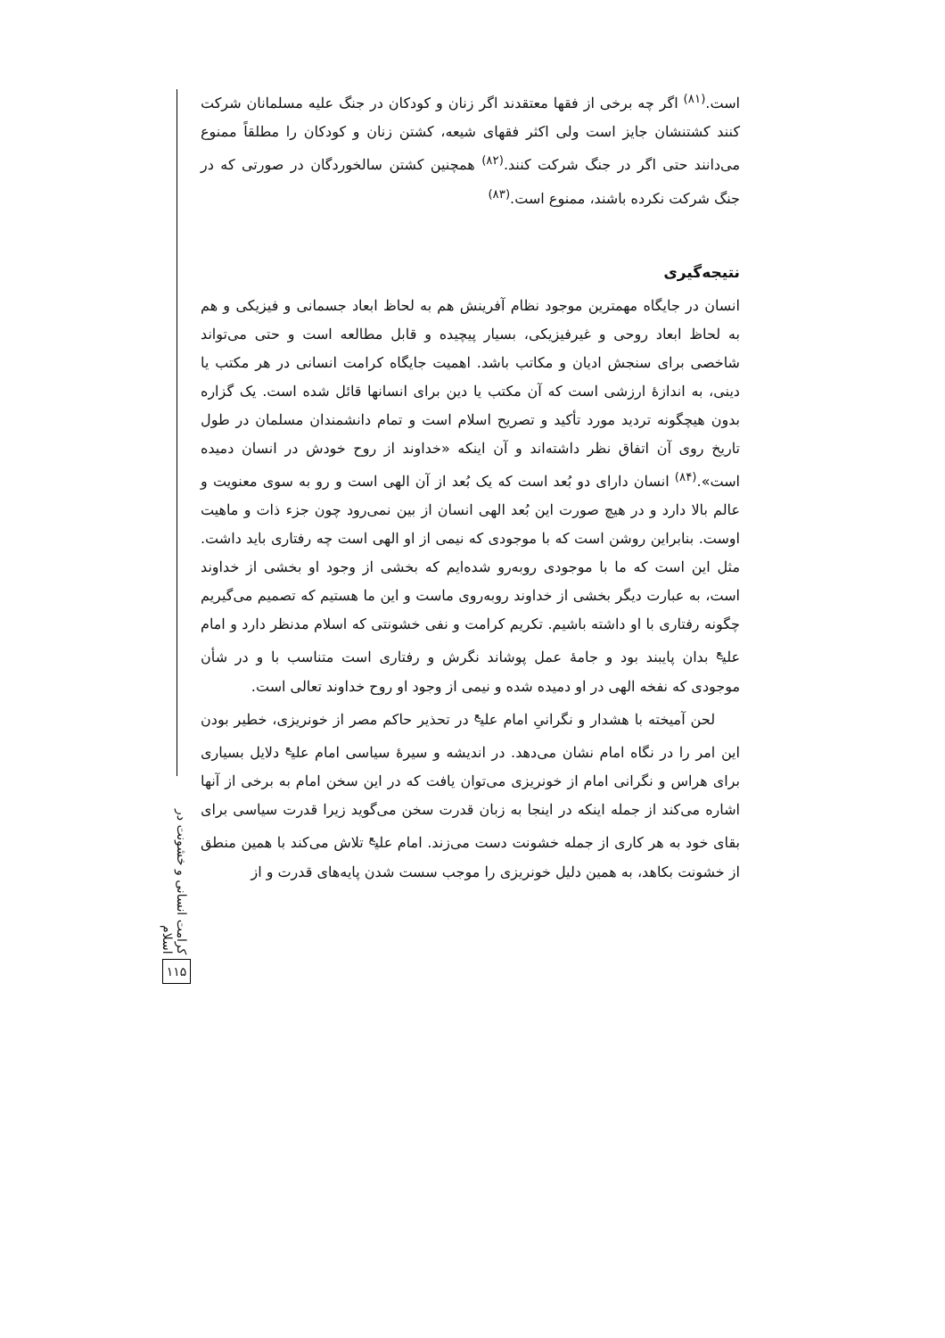کرامت انسانی و خشونت در اسلام
۱۱۵
است.<sup>(۸۱)</sup> اگر چه برخی از فقها معتقدند اگر زنان و کودکان در جنگ علیه مسلمانان شرکت کنند کشتنشان جایز است ولی اکثر فقهای شیعه، کشتن زنان و کودکان را مطلقاً ممنوع می‌دانند حتی اگر در جنگ شرکت کنند.<sup>(۸۲)</sup> همچنین کشتن سالخوردگان در صورتی که در جنگ شرکت نکرده باشند، ممنوع است.<sup>(۸۳)</sup>
نتیجه‌گیری
انسان در جایگاه مهمترین موجود نظام آفرینش هم به لحاظ ابعاد جسمانی و فیزیکی و هم به لحاظ ابعاد روحی و غیرفیزیکی، بسیار پیچیده و قابل مطالعه است و حتی می‌تواند شاخصی برای سنجش ادیان و مکاتب باشد. اهمیت جایگاه کرامت انسانی در هر مکتب یا دینی، به اندازهٔ ارزشی است که آن مکتب یا دین برای انسانها قائل شده است. یک گزاره بدون هیچگونه تردید مورد تأکید و تصریح اسلام است و تمام دانشمندان مسلمان در طول تاریخ روی آن اتفاق نظر داشته‌اند و آن اینکه «خداوند از روح خودش در انسان دمیده است».<sup>(۸۴)</sup> انسان دارای دو بُعد است که یک بُعد از آن الهی است و رو به سوی معنویت و عالم بالا دارد و در هیچ صورت این بُعد الهی انسان از بین نمی‌رود چون جزء ذات و ماهیت اوست. بنابراین روشن است که با موجودی که نیمی از او الهی است چه رفتاری باید داشت. مثل این است که ما با موجودی روبه‌رو شده‌ایم که بخشی از وجود او بخشی از خداوند است، به عبارت دیگر بخشی از خداوند روبه‌روی ماست و این ما هستیم که تصمیم می‌گیریم چگونه رفتاری با او داشته باشیم. تکریم کرامت و نفی خشونتی که اسلام مدنظر دارد و امام علی<sup>ع</sup> بدان پایبند بود و جامهٔ عمل پوشاند نگرش و رفتاری است متناسب با و در شأن موجودی که نفخه الهی در او دمیده شده و نیمی از وجود او روح خداوند تعالی است.
لحن آمیخته با هشدار و نگرانیِ امام علی<sup>ع</sup> در تحذیر حاکم مصر از خونریزی، خطیر بودن این امر را در نگاه امام نشان می‌دهد. در اندیشه و سیرهٔ سیاسی امام علی<sup>ع</sup> دلایل بسیاری برای هراس و نگرانی امام از خونریزی می‌توان یافت که در این سخن امام به برخی از آنها اشاره می‌کند از جمله اینکه در اینجا به زبان قدرت سخن می‌گوید زیرا قدرت سیاسی برای بقای خود به هر کاری از جمله خشونت دست می‌زند. امام علی<sup>ع</sup> تلاش می‌کند با همین منطق از خشونت بکاهد، به همین دلیل خونریزی را موجب سست شدن پایه‌های قدرت و از